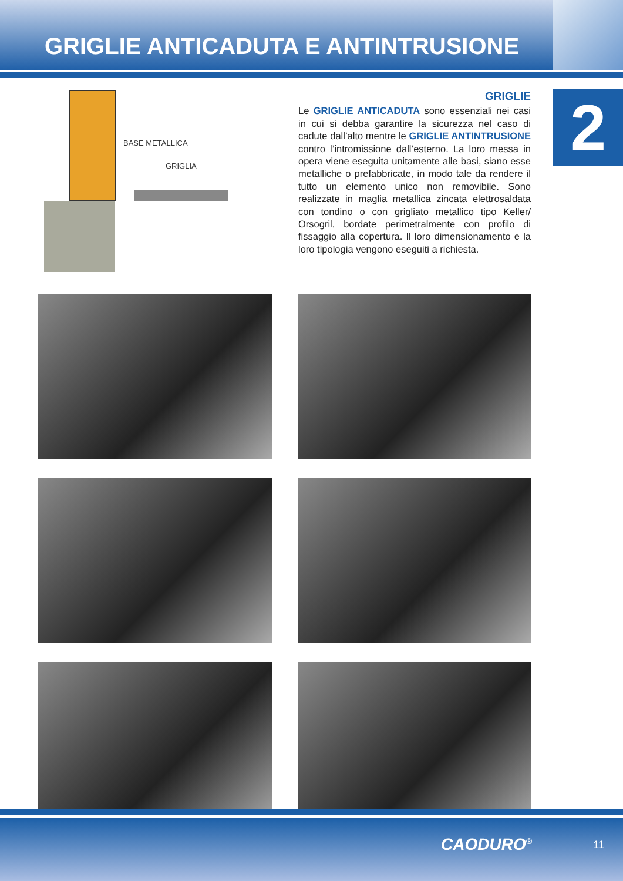GRIGLIE ANTICADUTA E ANTINTRUSIONE
2
BASE METALLICA
GRIGLIA
GRIGLIE
Le GRIGLIE ANTICADUTA sono essenziali nei casi in cui si debba garantire la sicurezza nel caso di cadute dall’alto mentre le GRIGLIE ANTINTRUSIONE contro l’intromissione dall’esterno. La loro messa in opera viene eseguita unitamente alle basi, siano esse metalliche o prefabbricate, in modo tale da rendere il tutto un elemento unico non removibile. Sono realizzate in maglia metallica zincata elettrosaldata con tondino o con grigliato metallico tipo Keller/ Orsogril, bordate perimetralmente con profilo di fissaggio alla copertura. Il loro dimensionamento e la loro tipologia vengono eseguiti a richiesta.
CAODURO<sup>®</sup> 11